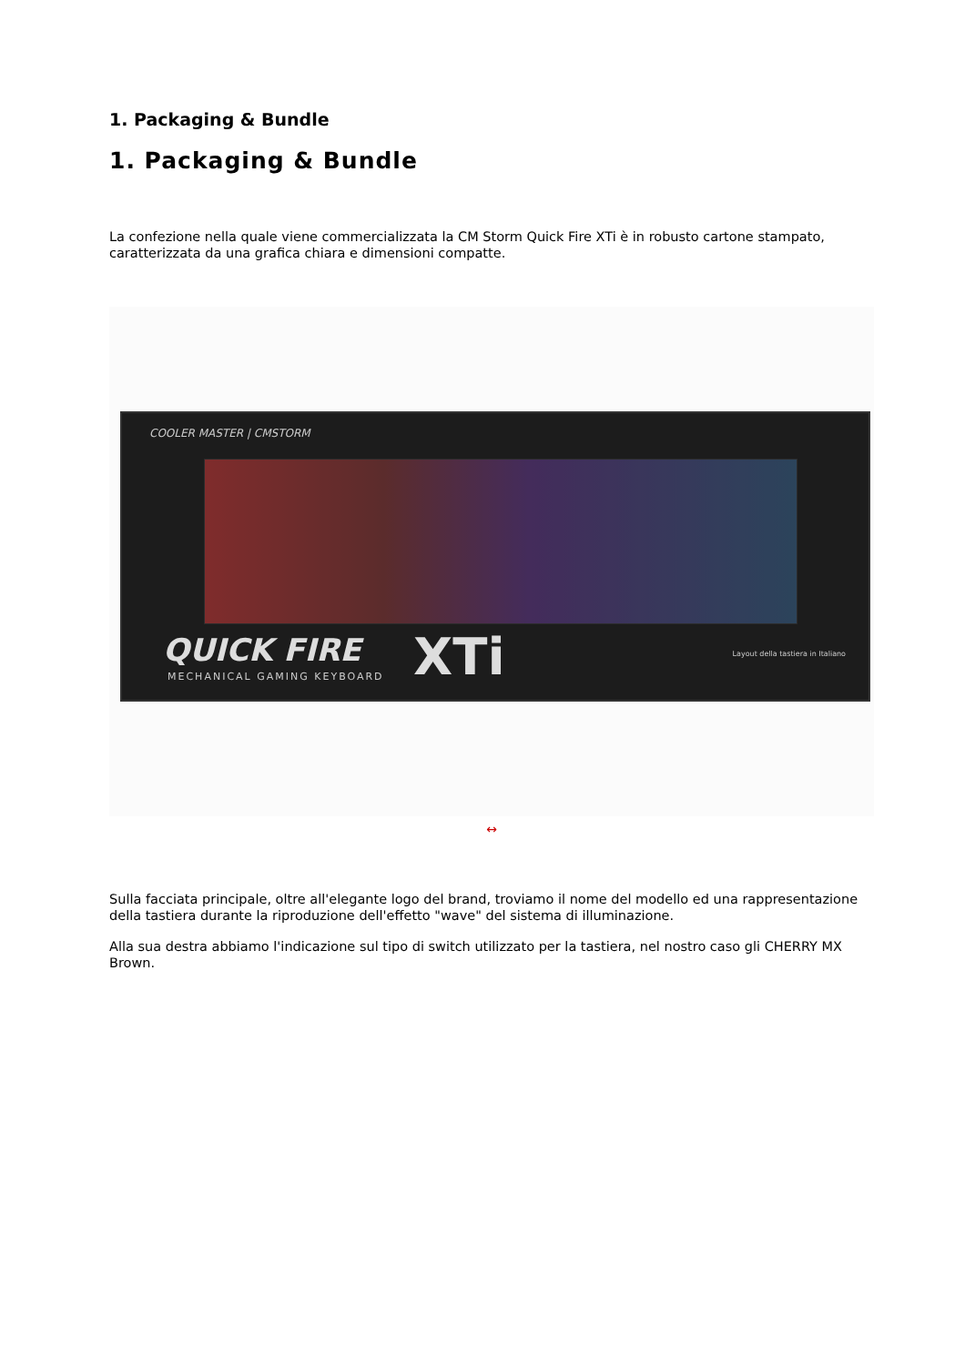1. Packaging & Bundle
1. Packaging & Bundle
La confezione nella quale viene commercializzata la CM Storm Quick Fire XTi è in robusto cartone stampato, caratterizzata da una grafica chiara e dimensioni compatte.
COOLER MASTER | CMSTORM
QUICK FIRE
MECHANICAL GAMING KEYBOARD XTi
Layout della tastiera in Italiano
↔
Sulla facciata principale, oltre all'elegante logo del brand, troviamo il nome del modello ed una rappresentazione della tastiera durante la riproduzione dell'effetto "wave" del sistema di illuminazione.
Alla sua destra abbiamo l'indicazione sul tipo di switch utilizzato per la tastiera, nel nostro caso gli CHERRY MX Brown.